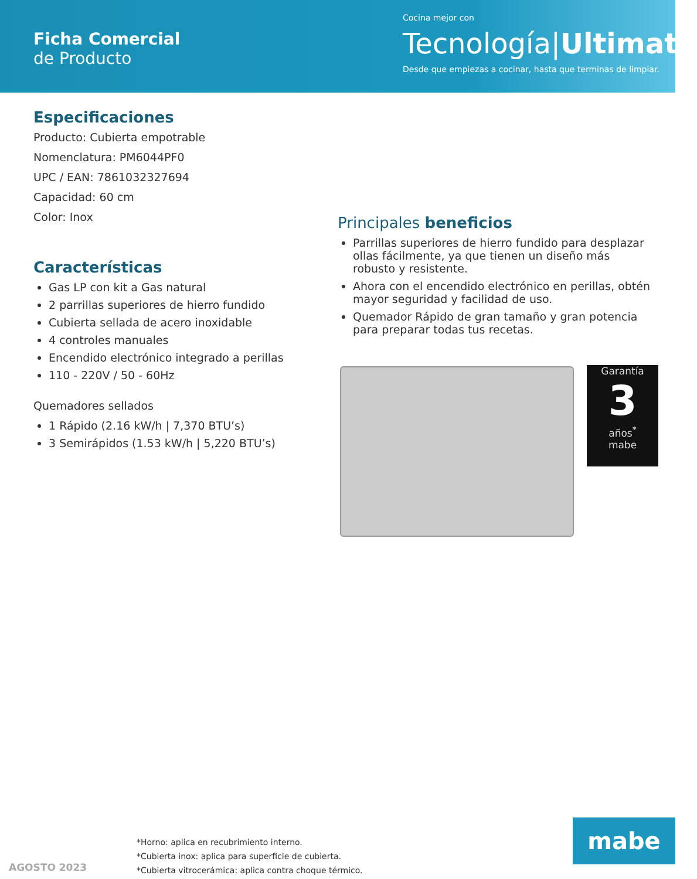Ficha Comercial
de Producto
Cocina mejor con
Tecnología|Ultimate
Desde que empiezas a cocinar, hasta que terminas de limpiar.
Especificaciones
Producto: Cubierta empotrable
Nomenclatura: PM6044PF0
UPC / EAN: 7861032327694
Capacidad: 60 cm
Color: Inox
Características
Gas LP con kit a Gas natural
2 parrillas superiores de hierro fundido
Cubierta sellada de acero inoxidable
4 controles manuales
Encendido electrónico integrado a perillas
110 - 220V / 50 - 60Hz
Quemadores sellados
1 Rápido (2.16 kW/h | 7,370 BTU’s)
3 Semirápidos (1.53 kW/h | 5,220 BTU’s)
Principales beneficios
Parrillas superiores de hierro fundido para desplazar ollas fácilmente, ya que tienen un diseño más robusto y resistente.
Ahora con el encendido electrónico en perillas, obtén mayor seguridad y facilidad de uso.
Quemador Rápido de gran tamaño y gran potencia para preparar todas tus recetas.
Garantía
3
años<sup>*</sup>
mabe
*Horno: aplica en recubrimiento interno.
*Cubierta inox: aplica para superficie de cubierta.
*Cubierta vitrocerámica: aplica contra choque térmico.
AGOSTO 2023
mabe